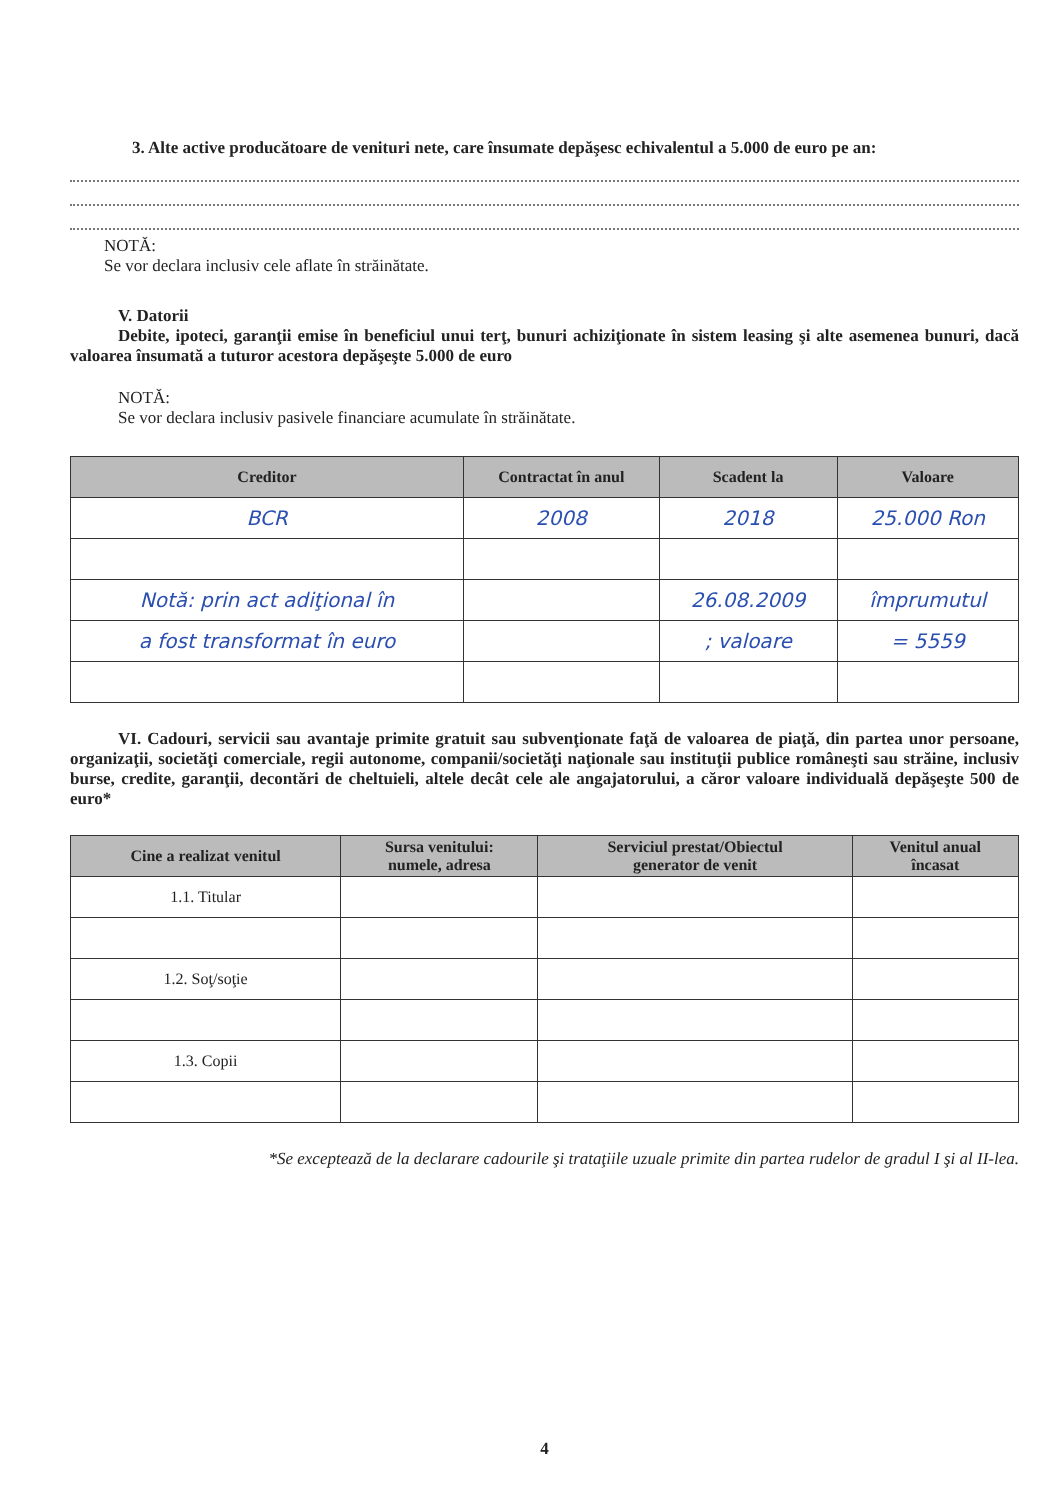3. Alte active producătoare de venituri nete, care însumate depăşesc echivalentul a 5.000 de euro pe an:
NOTĂ:
Se vor declara inclusiv cele aflate în străinătate.
V. Datorii
Debite, ipoteci, garanţii emise în beneficiul unui terţ, bunuri achiziţionate în sistem leasing şi alte asemenea bunuri, dacă valoarea însumată a tuturor acestora depăşeşte 5.000 de euro
NOTĂ:
Se vor declara inclusiv pasivele financiare acumulate în străinătate.
| Creditor | Contractat în anul | Scadent la | Valoare |
| --- | --- | --- | --- |
| BCR | 2008 | 2018 | 25.000 Ron |
| Notă: prin act adiţional în | | 26.08.2009 | împrumutul |
| a fost transformat în euro | | ; valoare | = 5559 |
VI. Cadouri, servicii sau avantaje primite gratuit sau subvenţionate faţă de valoarea de piaţă, din partea unor persoane, organizaţii, societăţi comerciale, regii autonome, companii/societăţi naţionale sau instituţii publice româneşti sau străine, inclusiv burse, credite, garanţii, decontări de cheltuieli, altele decât cele ale angajatorului, a căror valoare individuală depăşeşte 500 de euro*
| Cine a realizat venitul | Sursa venitului: numele, adresa | Serviciul prestat/Obiectul generator de venit | Venitul anual încasat |
| --- | --- | --- | --- |
| 1.1. Titular | | | |
| 1.2. Soţ/soţie | | | |
| 1.3. Copii | | | |
*Se exceptează de la declarare cadourile şi trataţiile uzuale primite din partea rudelor de gradul I şi al II-lea.
4